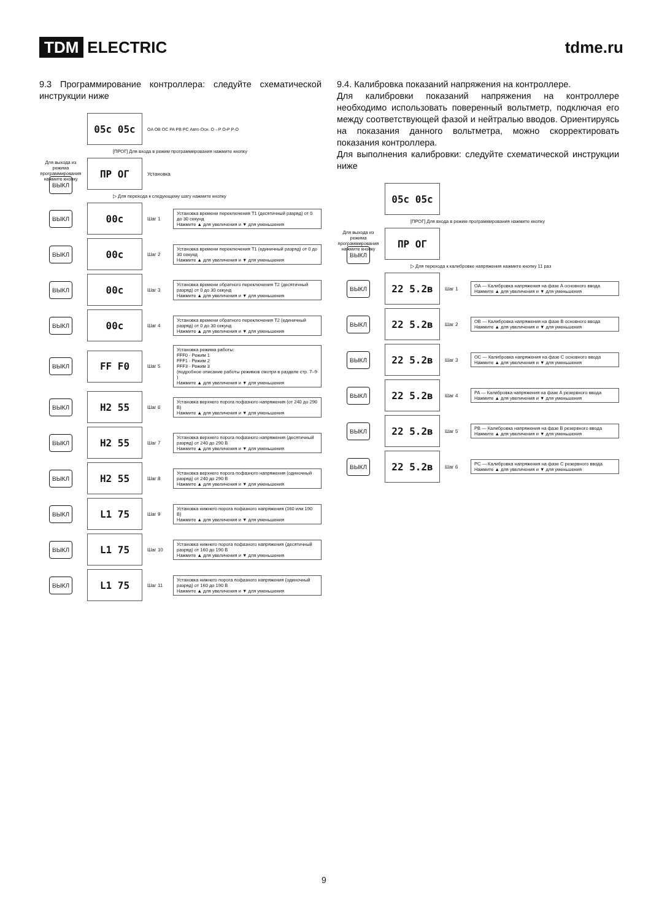TDM ELECTRIC tdme.ru
9.3 Программирование контроллера: следуйте схематической инструкции ниже
05c 05c
OA OB OC PA PB PC Авто Осн. O→P O-P P-O
[ПРОГ] Для входа в режим программирования нажмите кнопку
Для выхода из режима программирования нажмите кнопку ВЫКЛ
ПР ОГ
Установка
▷ Для перехода к следующему шагу нажмите кнопку
ВЫКЛ
00c
Шаг 1
Установка времени переключения T1 (десятичный разряд) от 0 до 30 секунд
Нажмите ▲ для увеличения и ▼ для уменьшения
ВЫКЛ
00c
Шаг 2
Установка времени переключения T1 (единичный разряд) от 0 до 30 секунд
Нажмите ▲ для увеличения и ▼ для уменьшения
ВЫКЛ
00c
Шаг 3
Установка времени обратного переключения T2 (десятичный разряд) от 0 до 30 секунд
Нажмите ▲ для увеличения и ▼ для уменьшения
ВЫКЛ
00c
Шаг 4
Установка времени обратного переключения T2 (единичный разряд) от 0 до 30 секунд
Нажмите ▲ для увеличения и ▼ для уменьшения
ВЫКЛ
FF F0
Шаг 5
Установка режима работы:
FFF0 - Режим 1
FFF1 - Режим 2
FFF3 - Режим 3
(подробное описание работы режимов смотри в разделе стр. 7–9 )
Нажмите ▲ для увеличения и ▼ для уменьшения
ВЫКЛ
H2 55
Шаг 6
Установка верхнего порога пофазного напряжения (от 240 до 290 В)
Нажмите ▲ для увеличения и ▼ для уменьшения
ВЫКЛ
H2 55
Шаг 7
Установка верхнего порога пофазного напряжения (десятичный разряд) от 240 до 290 В
Нажмите ▲ для увеличения и ▼ для уменьшения
ВЫКЛ
H2 55
Шаг 8
Установка верхнего порога пофазного напряжения (одиночный разряд) от 240 до 290 В
Нажмите ▲ для увеличения и ▼ для уменьшения
ВЫКЛ
L1 75
Шаг 9
Установка нижнего порога пофазного напряжения (160 или 190 В)
Нажмите ▲ для увеличения и ▼ для уменьшения
ВЫКЛ
L1 75
Шаг 10
Установка нижнего порога пофазного напряжения (десятичный разряд) от 160 до 190 В
Нажмите ▲ для увеличения и ▼ для уменьшения
ВЫКЛ
L1 75
Шаг 11
Установка нижнего порога пофазного напряжения (одиночный разряд) от 160 до 190 В
Нажмите ▲ для увеличения и ▼ для уменьшения
9.4. Калибровка показаний напряжения на контроллере.
Для калибровки показаний напряжения на контроллере необходимо использовать поверенный вольтметр, подключая его между соответствующей фазой и нейтралью вводов. Ориентируясь на показания данного вольтметра, можно скорректировать показания контроллера.
Для выполнения калибровки: следуйте схематической инструкции ниже
05c 05c
[ПРОГ] Для входа в режим программирования нажмите кнопку
Для выхода из режима программирования нажмите кнопку ВЫКЛ
ПР ОГ
▷ Для перехода к калибровке напряжения нажмите кнопку 11 раз
ВЫКЛ
22 5.2в
Шаг 1
OA — Калибровка напряжения на фазе А основного ввода
Нажмите ▲ для увеличения и ▼ для уменьшения
ВЫКЛ
22 5.2в
Шаг 2
OB — Калибровка напряжения на фазе В основного ввода
Нажмите ▲ для увеличения и ▼ для уменьшения
ВЫКЛ
22 5.2в
Шаг 3
OC — Калибровка напряжения на фазе С основного ввода
Нажмите ▲ для увеличения и ▼ для уменьшения
ВЫКЛ
22 5.2в
Шаг 4
PA — Калибровка напряжения на фазе А резервного ввода
Нажмите ▲ для увеличения и ▼ для уменьшения
ВЫКЛ
22 5.2в
Шаг 5
PB — Калибровка напряжения на фазе В резервного ввода
Нажмите ▲ для увеличения и ▼ для уменьшения
ВЫКЛ
22 5.2в
Шаг 6
PC — Калибровка напряжения на фазе С резервного ввода
Нажмите ▲ для увеличения и ▼ для уменьшения
9